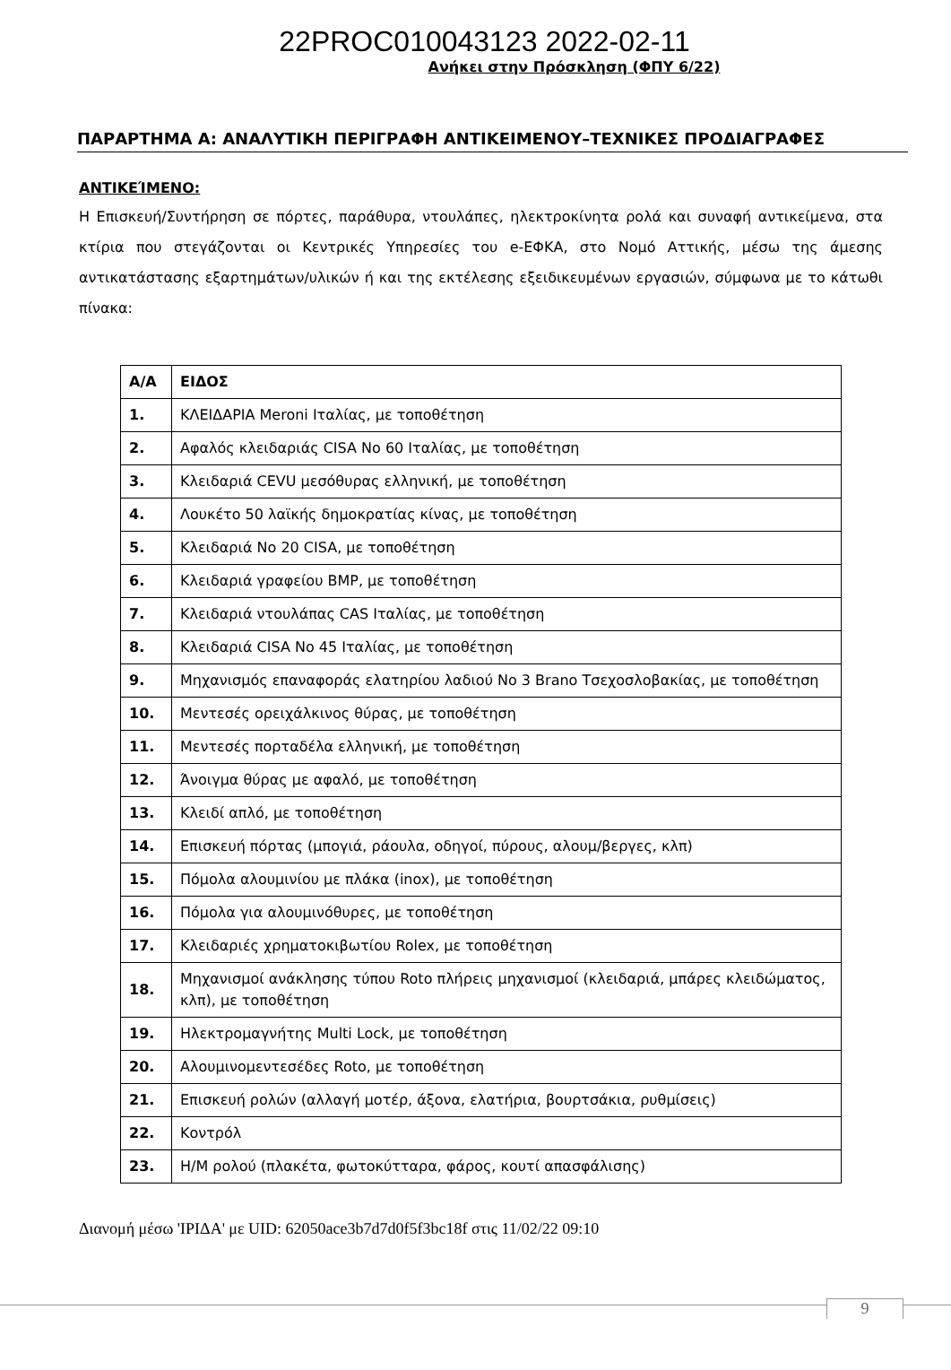22PROC010043123 2022-02-11
Ανήκει στην Πρόσκληση (ΦΠΥ 6/22)
ΠΑΡΑΡΤΗΜΑ Α: ΑΝΑΛΥΤΙΚΗ ΠΕΡΙΓΡΑΦΗ ΑΝΤΙΚΕΙΜΕΝΟΥ–ΤΕΧΝΙΚΕΣ ΠΡΟΔΙΑΓΡΑΦΕΣ
ΑΝΤΙΚΕΊΜΕΝΟ:
Η Επισκευή/Συντήρηση σε πόρτες, παράθυρα, ντουλάπες, ηλεκτροκίνητα ρολά και συναφή αντικείμενα, στα κτίρια που στεγάζονται οι Κεντρικές Υπηρεσίες του e-ΕΦΚΑ, στο Νομό Αττικής, μέσω της άμεσης αντικατάστασης εξαρτημάτων/υλικών ή και της εκτέλεσης εξειδικευμένων εργασιών, σύμφωνα με το κάτωθι πίνακα:
| Α/Α | ΕΙΔΟΣ |
| --- | --- |
| 1. | ΚΛΕΙΔΑΡΙΑ Meroni Ιταλίας, με τοποθέτηση |
| 2. | Αφαλός κλειδαριάς CISA No 60 Ιταλίας, με τοποθέτηση |
| 3. | Κλειδαριά CEVU μεσόθυρας ελληνική, με τοποθέτηση |
| 4. | Λουκέτο 50 λαϊκής δημοκρατίας κίνας, με τοποθέτηση |
| 5. | Κλειδαριά No 20 CISA, με τοποθέτηση |
| 6. | Κλειδαριά γραφείου BMP, με τοποθέτηση |
| 7. | Κλειδαριά ντουλάπας CAS Ιταλίας, με τοποθέτηση |
| 8. | Κλειδαριά CISA No 45 Ιταλίας, με τοποθέτηση |
| 9. | Μηχανισμός επαναφοράς ελατηρίου λαδιού No 3 Brano Τσεχοσλοβακίας, με τοποθέτηση |
| 10. | Μεντεσές ορειχάλκινος θύρας, με τοποθέτηση |
| 11. | Μεντεσές πορταδέλα ελληνική, με τοποθέτηση |
| 12. | Άνοιγμα θύρας με αφαλό, με τοποθέτηση |
| 13. | Κλειδί απλό, με τοποθέτηση |
| 14. | Επισκευή πόρτας (μπογιά, ράουλα, οδηγοί, πύρους, αλουμ/βεργες, κλπ) |
| 15. | Πόμολα αλουμινίου με πλάκα (inox), με τοποθέτηση |
| 16. | Πόμολα για αλουμινόθυρες, με τοποθέτηση |
| 17. | Κλειδαριές χρηματοκιβωτίου Rolex, με τοποθέτηση |
| 18. | Μηχανισμοί ανάκλησης τύπου Roto πλήρεις μηχανισμοί (κλειδαριά, μπάρες κλειδώματος, κλπ), με τοποθέτηση |
| 19. | Ηλεκτρομαγνήτης Multi Lock, με τοποθέτηση |
| 20. | Αλουμινομεντεσέδες Roto, με τοποθέτηση |
| 21. | Επισκευή ρολών (αλλαγή μοτέρ, άξονα, ελατήρια, βουρτσάκια, ρυθμίσεις) |
| 22. | Κοντρόλ |
| 23. | Η/Μ ρολού (πλακέτα, φωτοκύτταρα, φάρος, κουτί απασφάλισης) |
Διανομή μέσω 'ΙΡΙΔΑ' με UID: 62050ace3b7d7d0f5f3bc18f στις 11/02/22 09:10
9